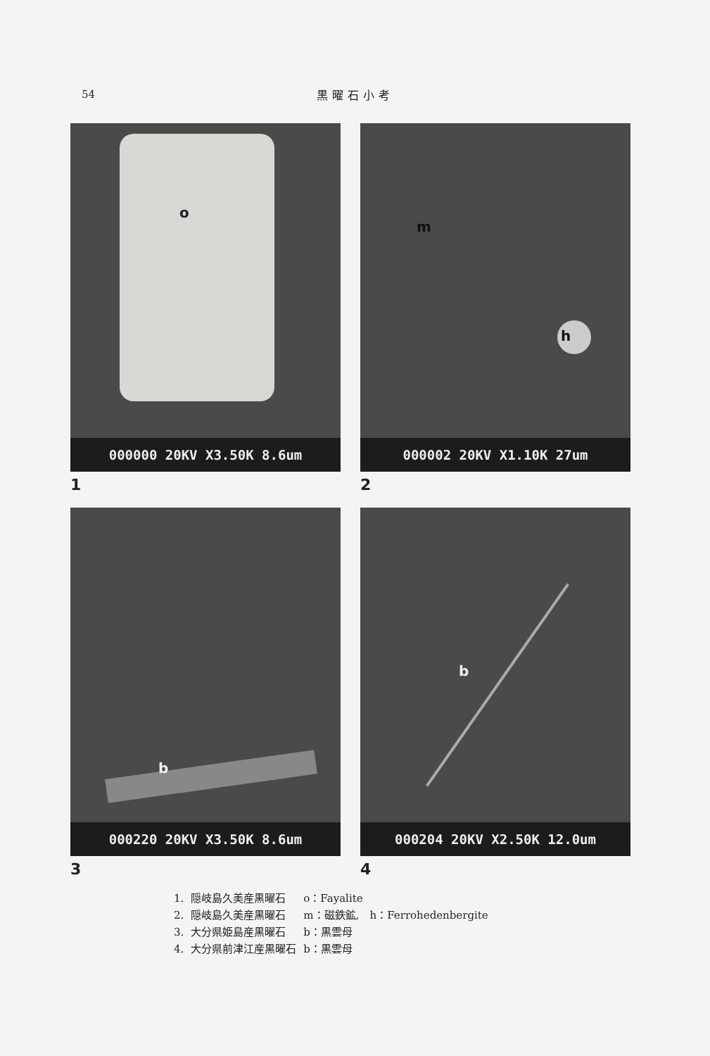54
黒曜石小考
o
000000 20KV X3.50K 8.6um
1
m
h
000002 20KV X1.10K 27um
2
b
000220 20KV X3.50K 8.6um
3
b
000204 20KV X2.50K 12.0um
4
| 1. | 隠岐島久美産黒曜石 | o：Fayalite | |
| 2. | 隠岐島久美産黒曜石 | m：磁鉄鉱, | h：Ferrohedenbergite |
| 3. | 大分県姫島産黒曜石 | b：黒雲母 | |
| 4. | 大分県前津江産黒曜石 | b：黒雲母 | |